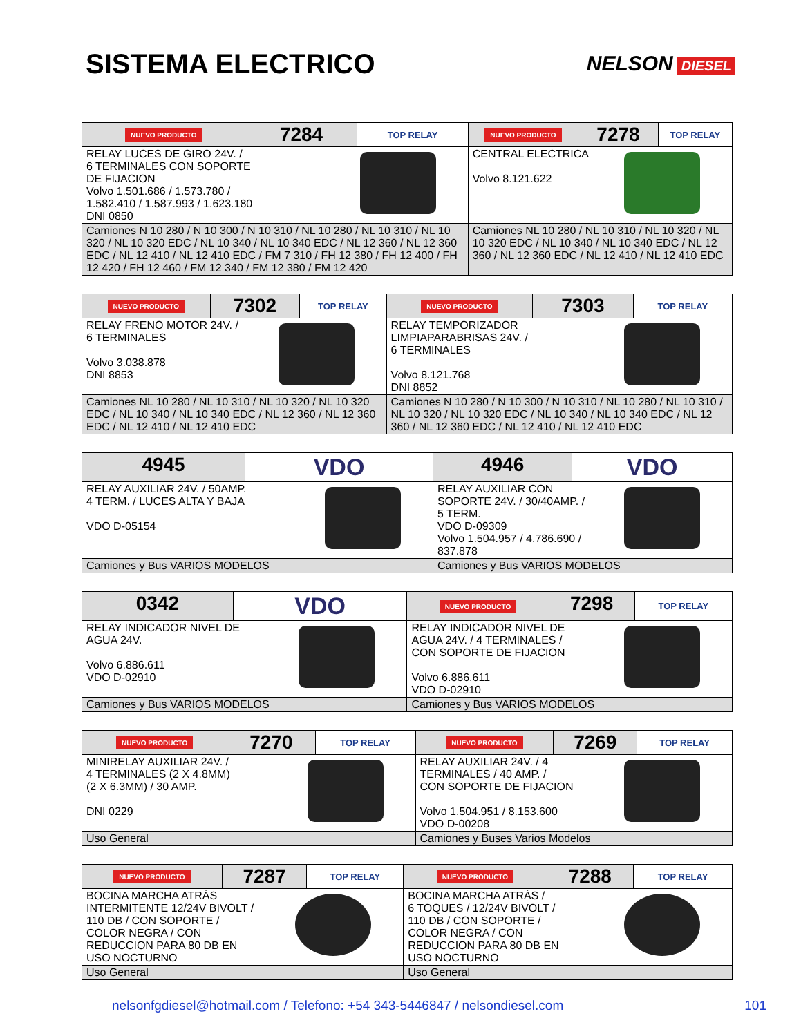SISTEMA ELECTRICO
NELSON DIESEL
| NUEVO PRODUCTO | 7284 | TOP RELAY | NUEVO PRODUCTO | 7278 | TOP RELAY |
| RELAY LUCES DE GIRO 24V. / 6 TERMINALES CON SOPORTE DE FIJACION Volvo 1.501.686 / 1.573.780 / 1.582.410 / 1.587.993 / 1.623.180 DNI 0850 | | | CENTRAL ELECTRICA Volvo 8.121.622 | | |
| Camiones N 10 280 / N 10 300 / N 10 310 / NL 10 280 / NL 10 310 / NL 10 320 / NL 10 320 EDC / NL 10 340 / NL 10 340 EDC / NL 12 360 / NL 12 360 EDC / NL 12 410 / NL 12 410 EDC / FM 7 310 / FH 12 380 / FH 12 400 / FH 12 420 / FH 12 460 / FM 12 340 / FM 12 380 / FM 12 420 | | | Camiones NL 10 280 / NL 10 310 / NL 10 320 / NL 10 320 EDC / NL 10 340 / NL 10 340 EDC / NL 12 360 / NL 12 360 EDC / NL 12 410 / NL 12 410 EDC | | |
| NUEVO PRODUCTO | 7302 | TOP RELAY | NUEVO PRODUCTO | 7303 | TOP RELAY |
| RELAY FRENO MOTOR 24V. / 6 TERMINALES Volvo 3.038.878 DNI 8853 | | | RELAY TEMPORIZADOR LIMPIAPARABRISAS 24V. / 6 TERMINALES Volvo 8.121.768 DNI 8852 | | |
| Camiones NL 10 280 / NL 10 310 / NL 10 320 / NL 10 320 EDC / NL 10 340 / NL 10 340 EDC / NL 12 360 / NL 12 360 EDC / NL 12 410 / NL 12 410 EDC | | | Camiones N 10 280 / N 10 300 / N 10 310 / NL 10 280 / NL 10 310 / NL 10 320 / NL 10 320 EDC / NL 10 340 / NL 10 340 EDC / NL 12 360 / NL 12 360 EDC / NL 12 410 / NL 12 410 EDC | | |
| 4945 | VDO | 4946 | VDO |
| RELAY AUXILIAR 24V. / 50AMP. 4 TERM. / LUCES ALTA Y BAJA VDO D-05154 | | RELAY AUXILIAR CON SOPORTE 24V. / 30/40AMP. / 5 TERM. VDO D-09309 Volvo 1.504.957 / 4.786.690 / 837.878 | |
| Camiones y Bus VARIOS MODELOS | | Camiones y Bus VARIOS MODELOS | |
| 0342 | VDO | NUEVO PRODUCTO | 7298 | TOP RELAY |
| RELAY INDICADOR NIVEL DE AGUA 24V. Volvo 6.886.611 VDO D-02910 | | RELAY INDICADOR NIVEL DE AGUA 24V. / 4 TERMINALES / CON SOPORTE DE FIJACION Volvo 6.886.611 VDO D-02910 | | |
| Camiones y Bus VARIOS MODELOS | | Camiones y Bus VARIOS MODELOS | | |
| NUEVO PRODUCTO | 7270 | TOP RELAY | NUEVO PRODUCTO | 7269 | TOP RELAY |
| MINIRELAY AUXILIAR 24V. / 4 TERMINALES (2 X 4.8MM) (2 X 6.3MM) / 30 AMP. DNI 0229 | | | RELAY AUXILIAR 24V. / 4 TERMINALES / 40 AMP. / CON SOPORTE DE FIJACION Volvo 1.504.951 / 8.153.600 VDO D-00208 | | |
| Uso General | | | Camiones y Buses Varios Modelos | | |
| NUEVO PRODUCTO | 7287 | TOP RELAY | NUEVO PRODUCTO | 7288 | TOP RELAY |
| BOCINA MARCHA ATRÁS INTERMITENTE 12/24V BIVOLT / 110 DB / CON SOPORTE / COLOR NEGRA / CON REDUCCION PARA 80 DB EN USO NOCTURNO | | | BOCINA MARCHA ATRÁS / 6 TOQUES / 12/24V BIVOLT / 110 DB / CON SOPORTE / COLOR NEGRA / CON REDUCCION PARA 80 DB EN USO NOCTURNO | | |
| Uso General | | | Uso General | | |
nelsonfgdiesel@hotmail.com / Telefono: +54 343-5446847 / nelsondiesel.com 101